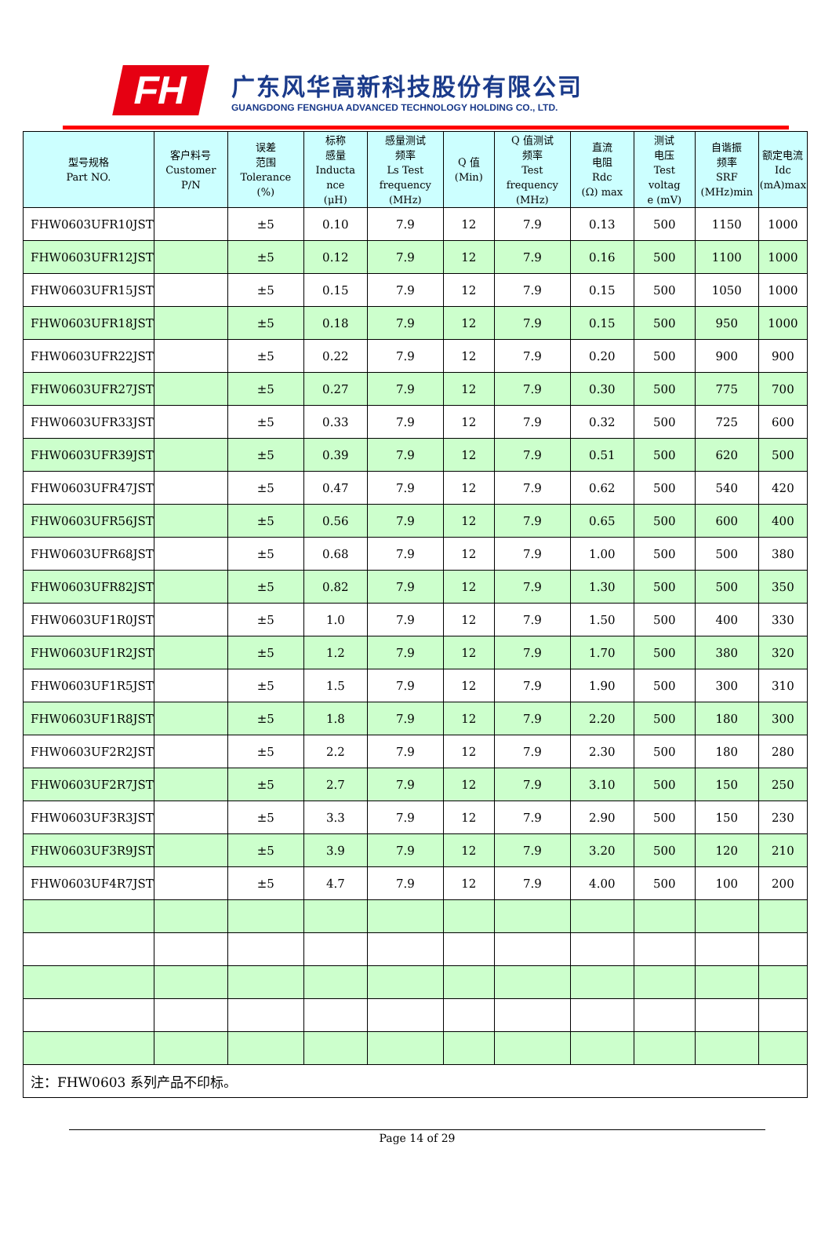FH
广东风华高新科技股份有限公司
GUANGDONG FENGHUA ADVANCED TECHNOLOGY HOLDING CO., LTD.
| 型号规格 Part NO. | 客户料号 Customer P/N | 误差 范围 Tolerance (%) | 标称 感量 Inducta nce (μH) | 感量测试 频率 Ls Test frequency (MHz) | Q 值 (Min) | Q 值测试 频率 Test frequency (MHz) | 直流 电阻 Rdc (Ω) max | 测试 电压 Test voltag e (mV) | 自谐振 频率 SRF (MHz)min | 额定电流 Idc (mA)max |
| --- | --- | --- | --- | --- | --- | --- | --- | --- | --- | --- |
| FHW0603UFR10JST | | ±5 | 0.10 | 7.9 | 12 | 7.9 | 0.13 | 500 | 1150 | 1000 |
| FHW0603UFR12JST | | ±5 | 0.12 | 7.9 | 12 | 7.9 | 0.16 | 500 | 1100 | 1000 |
| FHW0603UFR15JST | | ±5 | 0.15 | 7.9 | 12 | 7.9 | 0.15 | 500 | 1050 | 1000 |
| FHW0603UFR18JST | | ±5 | 0.18 | 7.9 | 12 | 7.9 | 0.15 | 500 | 950 | 1000 |
| FHW0603UFR22JST | | ±5 | 0.22 | 7.9 | 12 | 7.9 | 0.20 | 500 | 900 | 900 |
| FHW0603UFR27JST | | ±5 | 0.27 | 7.9 | 12 | 7.9 | 0.30 | 500 | 775 | 700 |
| FHW0603UFR33JST | | ±5 | 0.33 | 7.9 | 12 | 7.9 | 0.32 | 500 | 725 | 600 |
| FHW0603UFR39JST | | ±5 | 0.39 | 7.9 | 12 | 7.9 | 0.51 | 500 | 620 | 500 |
| FHW0603UFR47JST | | ±5 | 0.47 | 7.9 | 12 | 7.9 | 0.62 | 500 | 540 | 420 |
| FHW0603UFR56JST | | ±5 | 0.56 | 7.9 | 12 | 7.9 | 0.65 | 500 | 600 | 400 |
| FHW0603UFR68JST | | ±5 | 0.68 | 7.9 | 12 | 7.9 | 1.00 | 500 | 500 | 380 |
| FHW0603UFR82JST | | ±5 | 0.82 | 7.9 | 12 | 7.9 | 1.30 | 500 | 500 | 350 |
| FHW0603UF1R0JST | | ±5 | 1.0 | 7.9 | 12 | 7.9 | 1.50 | 500 | 400 | 330 |
| FHW0603UF1R2JST | | ±5 | 1.2 | 7.9 | 12 | 7.9 | 1.70 | 500 | 380 | 320 |
| FHW0603UF1R5JST | | ±5 | 1.5 | 7.9 | 12 | 7.9 | 1.90 | 500 | 300 | 310 |
| FHW0603UF1R8JST | | ±5 | 1.8 | 7.9 | 12 | 7.9 | 2.20 | 500 | 180 | 300 |
| FHW0603UF2R2JST | | ±5 | 2.2 | 7.9 | 12 | 7.9 | 2.30 | 500 | 180 | 280 |
| FHW0603UF2R7JST | | ±5 | 2.7 | 7.9 | 12 | 7.9 | 3.10 | 500 | 150 | 250 |
| FHW0603UF3R3JST | | ±5 | 3.3 | 7.9 | 12 | 7.9 | 2.90 | 500 | 150 | 230 |
| FHW0603UF3R9JST | | ±5 | 3.9 | 7.9 | 12 | 7.9 | 3.20 | 500 | 120 | 210 |
| FHW0603UF4R7JST | | ±5 | 4.7 | 7.9 | 12 | 7.9 | 4.00 | 500 | 100 | 200 |
| 注：FHW0603 系列产品不印标。 | | | | | | | | | | |
Page 14 of 29